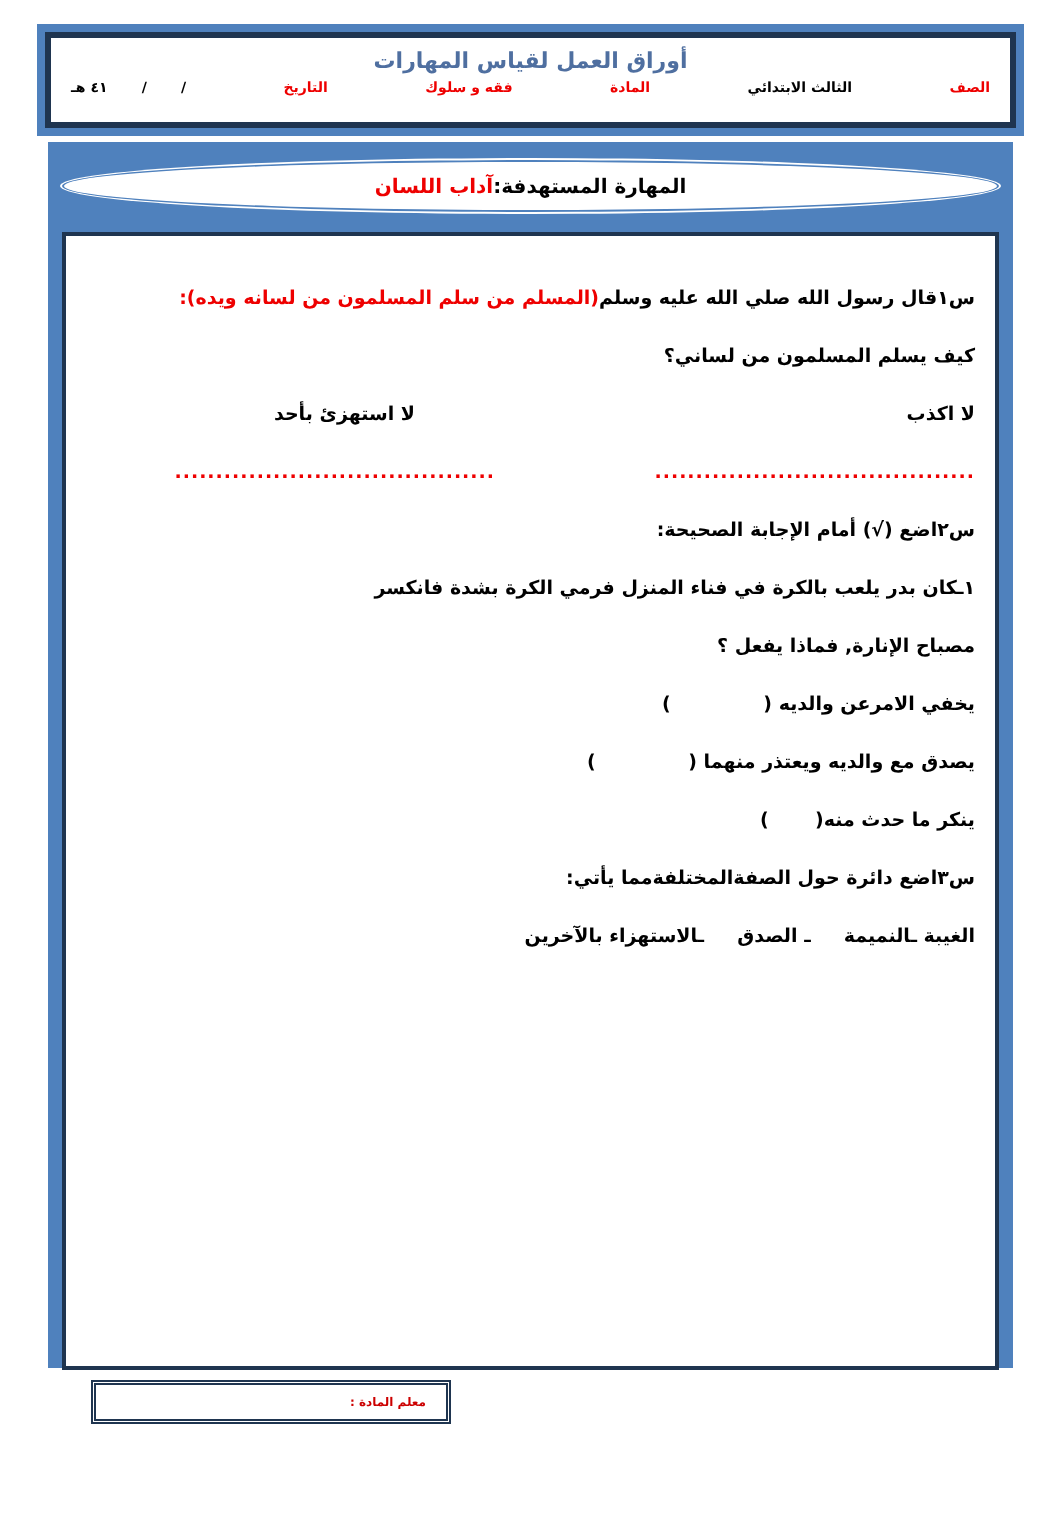أوراق العمل لقياس المهارات
الصف الثالث الابتدائي المادة فقه و سلوك التاريخ / / ٤١ هـ
المهارة المستهدفة:آداب اللسان
س١قال رسول الله صلي الله عليه وسلم(المسلم من سلم المسلمون من لسانه ويده):
كيف يسلم المسلمون من لساني؟
لا اكذب لا استهزئ بأحد
..............................................................................
س٢اضع (√) أمام الإجابة الصحيحة:
١ـكان بدر يلعب بالكرة في فناء المنزل فرمي الكرة بشدة فانكسر
مصباح الإنارة, فماذا يفعل ؟
يخفي الامرعن والديه ( )
يصدق مع والديه ويعتذر منهما ( )
ينكر ما حدث منه( )
س٣اضع دائرة حول الصفةالمختلفةمما يأتي:
الغيبة ـالنميمة ـ الصدق ـالاستهزاء بالآخرين
معلم المادة :